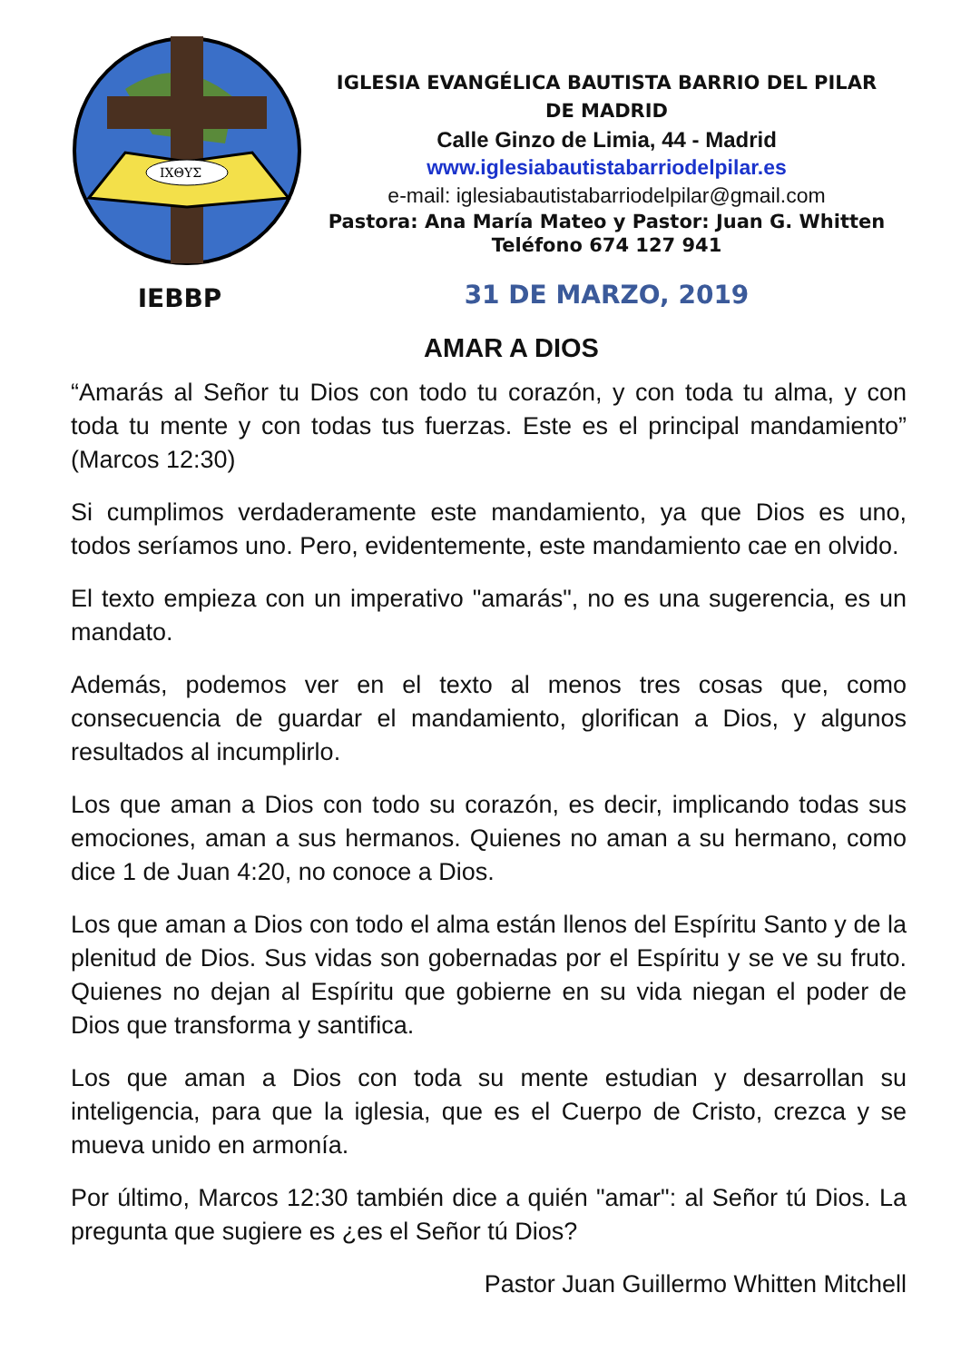ΙΧΘΥΣ
IEBBP
IGLESIA EVANGÉLICA BAUTISTA BARRIO DEL PILAR
DE MADRID
Calle Ginzo de Limia, 44 - Madrid
www.iglesiabautistabarriodelpilar.es
e-mail: iglesiabautistabarriodelpilar@gmail.com
Pastora: Ana María Mateo y Pastor: Juan G. Whitten
Teléfono 674 127 941
31 DE MARZO, 2019
AMAR A DIOS
“Amarás al Señor tu Dios con todo tu corazón, y con toda tu alma, y con toda tu mente y con todas tus fuerzas. Este es el principal mandamiento” (Marcos 12:30)
Si cumplimos verdaderamente este mandamiento, ya que Dios es uno, todos seríamos uno. Pero, evidentemente, este mandamiento cae en olvido.
El texto empieza con un imperativo "amarás", no es una sugerencia, es un mandato.
Además, podemos ver en el texto al menos tres cosas que, como consecuencia de guardar el mandamiento, glorifican a Dios, y algunos resultados al incumplirlo.
Los que aman a Dios con todo su corazón, es decir, implicando todas sus emociones, aman a sus hermanos. Quienes no aman a su hermano, como dice 1 de Juan 4:20, no conoce a Dios.
Los que aman a Dios con todo el alma están llenos del Espíritu Santo y de la plenitud de Dios. Sus vidas son gobernadas por el Espíritu y se ve su fruto. Quienes no dejan al Espíritu que gobierne en su vida niegan el poder de Dios que transforma y santifica.
Los que aman a Dios con toda su mente estudian y desarrollan su inteligencia, para que la iglesia, que es el Cuerpo de Cristo, crezca y se mueva unido en armonía.
Por último, Marcos 12:30 también dice a quién "amar": al Señor tú Dios. La pregunta que sugiere es ¿es el Señor tú Dios?
Pastor Juan Guillermo Whitten Mitchell